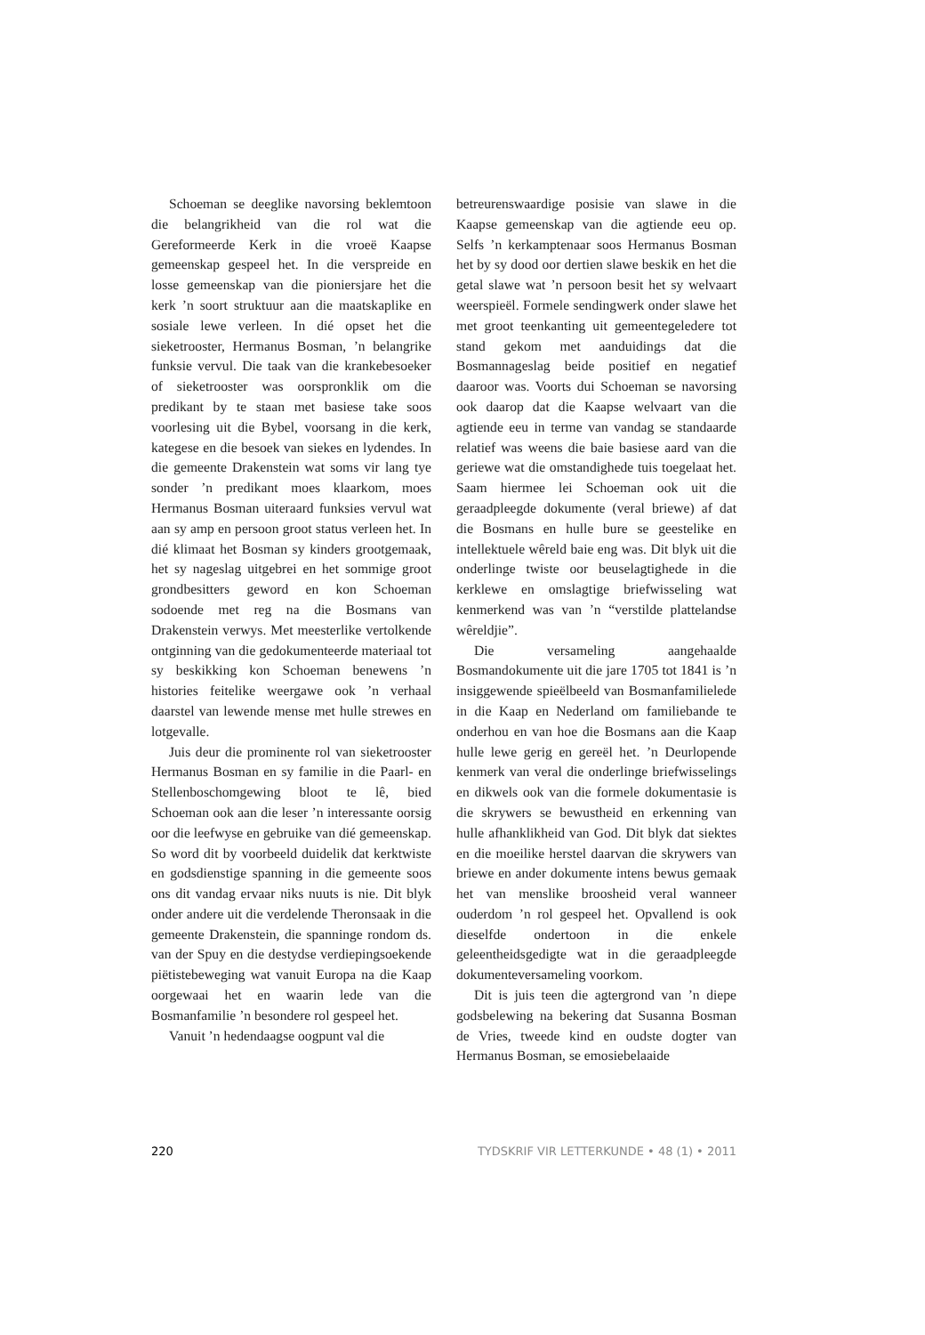Schoeman se deeglike navorsing beklemtoon die belangrikheid van die rol wat die Gereformeerde Kerk in die vroeë Kaapse gemeenskap gespeel het. In die verspreide en losse gemeenskap van die pioniersjare het die kerk ’n soort struktuur aan die maatskaplike en sosiale lewe verleen. In dié opset het die sieketrooster, Hermanus Bosman, ’n belangrike funksie vervul. Die taak van die krankebesoeker of sieketrooster was oorspronklik om die predikant by te staan met basiese take soos voorlesing uit die Bybel, voorsang in die kerk, kategese en die besoek van siekes en lydendes. In die gemeente Drakenstein wat soms vir lang tye sonder ’n predikant moes klaarkom, moes Hermanus Bosman uiteraard funksies vervul wat aan sy amp en persoon groot status verleen het. In dié klimaat het Bosman sy kinders grootgemaak, het sy nageslag uitgebrei en het sommige groot grondbesitters geword en kon Schoeman sodoende met reg na die Bosmans van Drakenstein verwys. Met meesterlike vertolkende ontginning van die gedokumenteerde materiaal tot sy beskikking kon Schoeman benewens ’n histories feitelike weergawe ook ’n verhaal daarstel van lewende mense met hulle strewes en lotgevalle.
Juis deur die prominente rol van sieketrooster Hermanus Bosman en sy familie in die Paarl- en Stellenboschomgewing bloot te lê, bied Schoeman ook aan die leser ’n interessante oorsig oor die leefwyse en gebruike van dié gemeenskap. So word dit by voorbeeld duidelik dat kerktwiste en godsdienstige spanning in die gemeente soos ons dit vandag ervaar niks nuuts is nie. Dit blyk onder andere uit die verdelende Theronsaak in die gemeente Drakenstein, die spanninge rondom ds. van der Spuy en die destydse verdiepingsoekende piëtistebeweging wat vanuit Europa na die Kaap oorgewaai het en waarin lede van die Bosmanfamilie ’n besondere rol gespeel het.
Vanuit ’n hedendaagse oogpunt val die
betreurenswaardige posisie van slawe in die Kaapse gemeenskap van die agtiende eeu op. Selfs ’n kerkamptenaar soos Hermanus Bosman het by sy dood oor dertien slawe beskik en het die getal slawe wat ’n persoon besit het sy welvaart weerspieël. Formele sendingwerk onder slawe het met groot teenkanting uit gemeentegeledere tot stand gekom met aanduidings dat die Bosmannageslag beide positief en negatief daaroor was. Voorts dui Schoeman se navorsing ook daarop dat die Kaapse welvaart van die agtiende eeu in terme van vandag se standaarde relatief was weens die baie basiese aard van die geriewe wat die omstandighede tuis toegelaat het. Saam hiermee lei Schoeman ook uit die geraadpleegde dokumente (veral briewe) af dat die Bosmans en hulle bure se geestelike en intellektuele wêreld baie eng was. Dit blyk uit die onderlinge twiste oor beuselagtighede in die kerklewe en omslagtige briefwisseling wat kenmerkend was van ’n “verstilde plattelandse wêreldjie”.
Die versameling aangehaalde Bosmandokumente uit die jare 1705 tot 1841 is ’n insiggewende spieëlbeeld van Bosmanfamilielede in die Kaap en Nederland om familiebande te onderhou en van hoe die Bosmans aan die Kaap hulle lewe gerig en gereël het. ’n Deurlopende kenmerk van veral die onderlinge briefwisselings en dikwels ook van die formele dokumentasie is die skrywers se bewustheid en erkenning van hulle afhanklikheid van God. Dit blyk dat siektes en die moeilike herstel daarvan die skrywers van briewe en ander dokumente intens bewus gemaak het van menslike broosheid veral wanneer ouderdom ’n rol gespeel het. Opvallend is ook dieselfde ondertoon in die enkele geleentheidsgedigte wat in die geraadpleegde dokumenteversameling voorkom.
Dit is juis teen die agtergrond van ’n diepe godsbelewing na bekering dat Susanna Bosman de Vries, tweede kind en oudste dogter van Hermanus Bosman, se emosiebelaaide
220 TYDSKRIF VIR LETTERKUNDE • 48 (1) • 2011